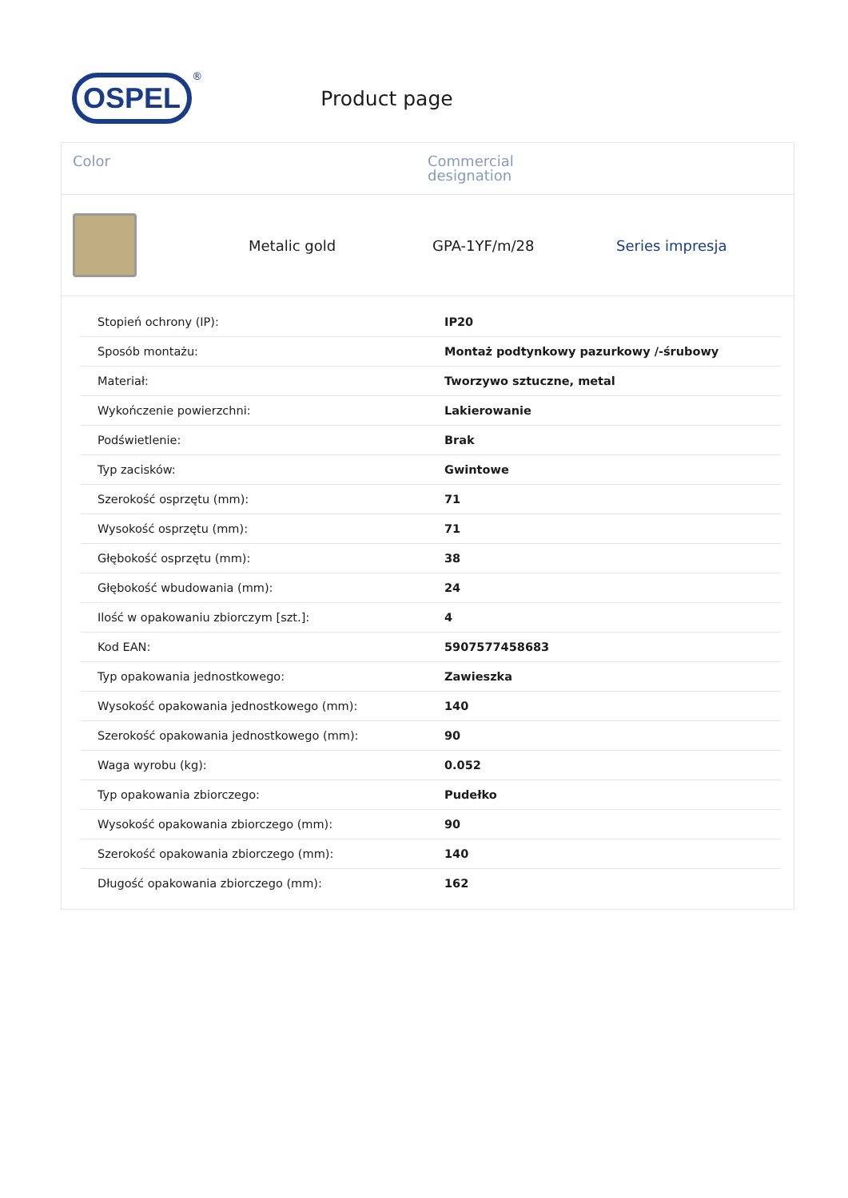OSPEL
<sup>®</sup>
Product page
Color Commercial
designation
Metalic gold GPA-1YF/m/28 Series impresja
| Stopień ochrony (IP): | IP20 |
| Sposób montażu: | Montaż podtynkowy pazurkowy /-śrubowy |
| Materiał: | Tworzywo sztuczne, metal |
| Wykończenie powierzchni: | Lakierowanie |
| Podświetlenie: | Brak |
| Typ zacisków: | Gwintowe |
| Szerokość osprzętu (mm): | 71 |
| Wysokość osprzętu (mm): | 71 |
| Głębokość osprzętu (mm): | 38 |
| Głębokość wbudowania (mm): | 24 |
| Ilość w opakowaniu zbiorczym [szt.]: | 4 |
| Kod EAN: | 5907577458683 |
| Typ opakowania jednostkowego: | Zawieszka |
| Wysokość opakowania jednostkowego (mm): | 140 |
| Szerokość opakowania jednostkowego (mm): | 90 |
| Waga wyrobu (kg): | 0.052 |
| Typ opakowania zbiorczego: | Pudełko |
| Wysokość opakowania zbiorczego (mm): | 90 |
| Szerokość opakowania zbiorczego (mm): | 140 |
| Długość opakowania zbiorczego (mm): | 162 |